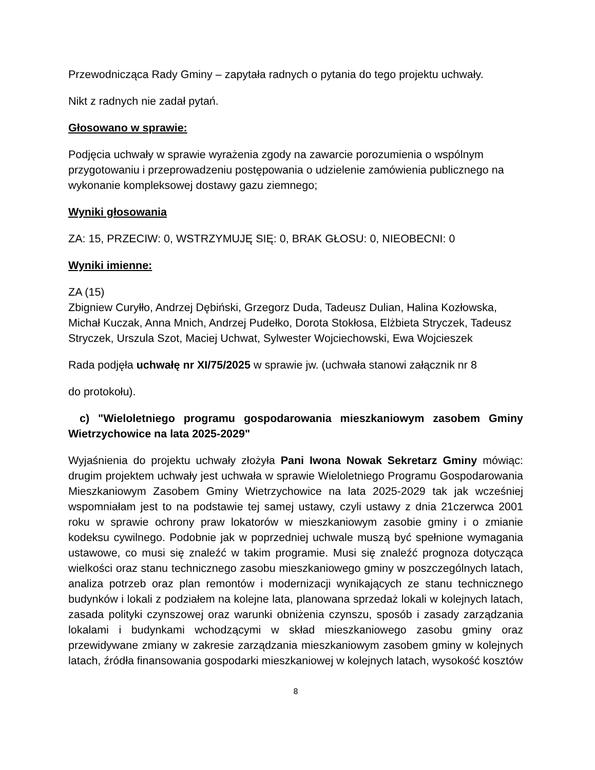Przewodnicząca Rady Gminy – zapytała radnych o pytania do tego projektu uchwały.
Nikt z radnych nie zadał pytań.
Głosowano w sprawie:
Podjęcia uchwały w sprawie wyrażenia zgody na zawarcie porozumienia o wspólnym przygotowaniu i przeprowadzeniu postępowania o udzielenie zamówienia publicznego na wykonanie kompleksowej dostawy gazu ziemnego;
Wyniki głosowania
ZA: 15, PRZECIW: 0, WSTRZYMUJĘ SIĘ: 0, BRAK GŁOSU: 0, NIEOBECNI: 0
Wyniki imienne:
ZA (15)
Zbigniew Curyłło, Andrzej Dębiński, Grzegorz Duda, Tadeusz Dulian, Halina Kozłowska, Michał Kuczak, Anna Mnich, Andrzej Pudełko, Dorota Stokłosa, Elżbieta Stryczek, Tadeusz Stryczek, Urszula Szot, Maciej Uchwat, Sylwester Wojciechowski, Ewa Wojcieszek
Rada podjęła uchwałę nr XI/75/2025 w sprawie jw. (uchwała stanowi załącznik nr 8
do protokołu).
c) "Wieloletniego programu gospodarowania mieszkaniowym zasobem Gminy Wietrzychowice na lata 2025-2029"
Wyjaśnienia do projektu uchwały złożyła Pani Iwona Nowak Sekretarz Gminy mówiąc: drugim projektem uchwały jest uchwała w sprawie Wieloletniego Programu Gospodarowania Mieszkaniowym Zasobem Gminy Wietrzychowice na lata 2025-2029 tak jak wcześniej wspomniałam jest to na podstawie tej samej ustawy, czyli ustawy z dnia 21czerwca 2001 roku w sprawie ochrony praw lokatorów w mieszkaniowym zasobie gminy i o zmianie kodeksu cywilnego. Podobnie jak w poprzedniej uchwale muszą być spełnione wymagania ustawowe, co musi się znaleźć w takim programie. Musi się znaleźć prognoza dotycząca wielkości oraz stanu technicznego zasobu mieszkaniowego gminy w poszczególnych latach, analiza potrzeb oraz plan remontów i modernizacji wynikających ze stanu technicznego budynków i lokali z podziałem na kolejne lata, planowana sprzedaż lokali w kolejnych latach, zasada polityki czynszowej oraz warunki obniżenia czynszu, sposób i zasady zarządzania lokalami i budynkami wchodzącymi w skład mieszkaniowego zasobu gminy oraz przewidywane zmiany w zakresie zarządzania mieszkaniowym zasobem gminy w kolejnych latach, źródła finansowania gospodarki mieszkaniowej w kolejnych latach, wysokość kosztów
8